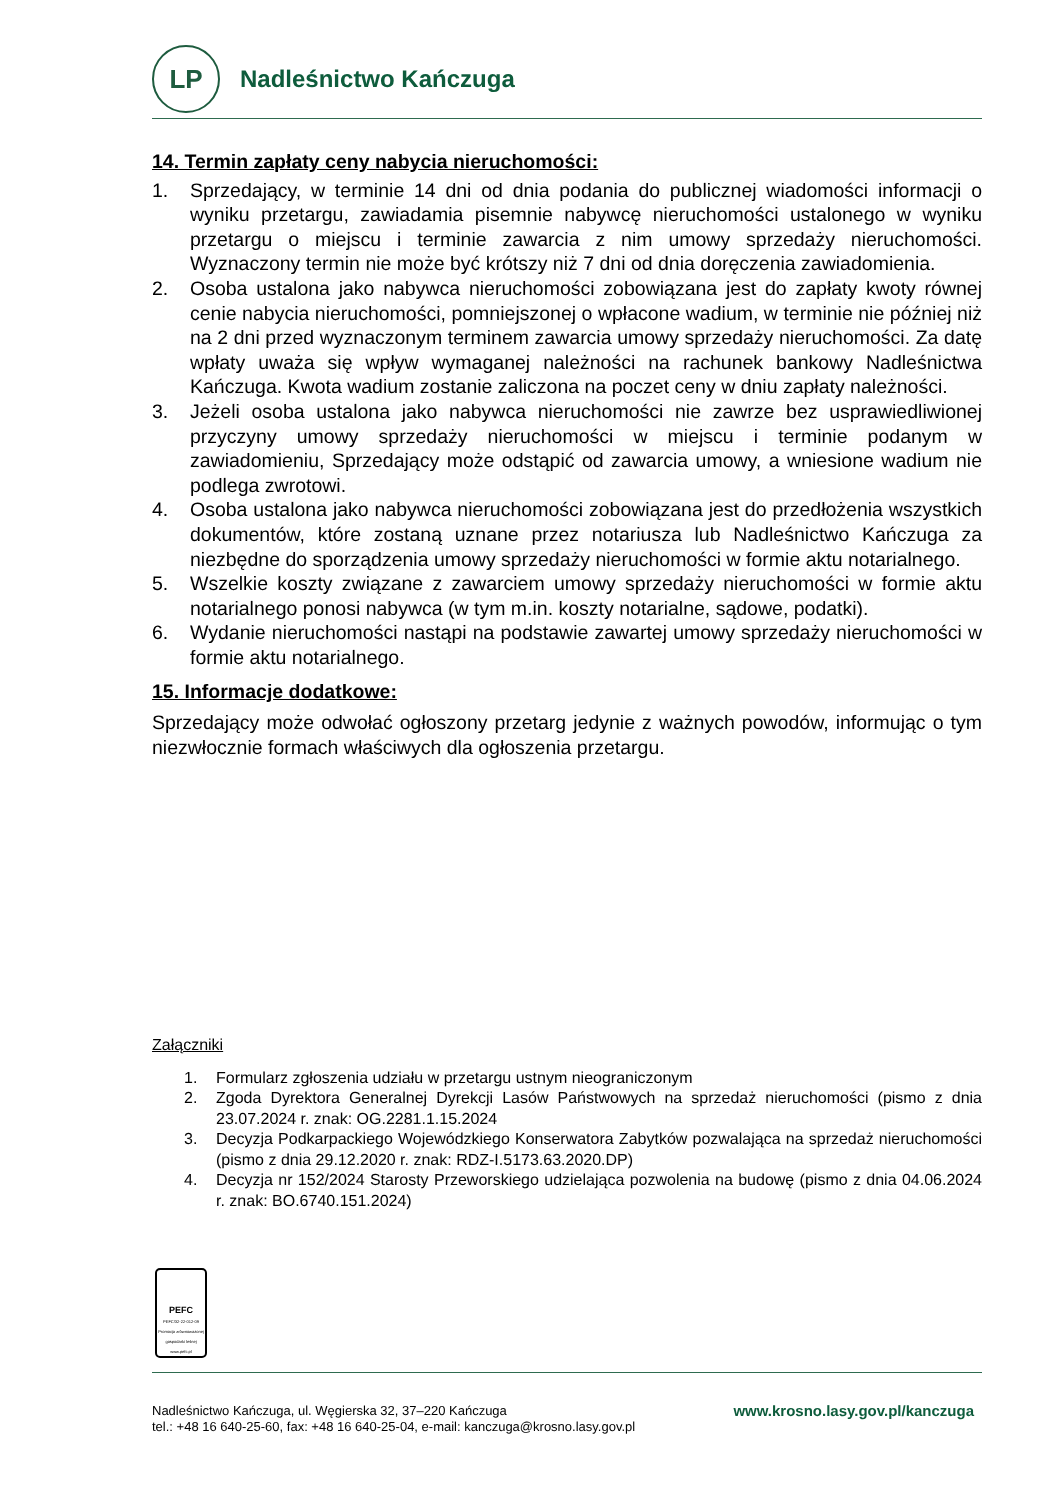LP
Nadleśnictwo Kańczuga
14. Termin zapłaty ceny nabycia nieruchomości:
1. Sprzedający, w terminie 14 dni od dnia podania do publicznej wiadomości informacji o wyniku przetargu, zawiadamia pisemnie nabywcę nieruchomości ustalonego w wyniku przetargu o miejscu i terminie zawarcia z nim umowy sprzedaży nieruchomości. Wyznaczony termin nie może być krótszy niż 7 dni od dnia doręczenia zawiadomienia.
2. Osoba ustalona jako nabywca nieruchomości zobowiązana jest do zapłaty kwoty równej cenie nabycia nieruchomości, pomniejszonej o wpłacone wadium, w terminie nie później niż na 2 dni przed wyznaczonym terminem zawarcia umowy sprzedaży nieruchomości. Za datę wpłaty uważa się wpływ wymaganej należności na rachunek bankowy Nadleśnictwa Kańczuga. Kwota wadium zostanie zaliczona na poczet ceny w dniu zapłaty należności.
3. Jeżeli osoba ustalona jako nabywca nieruchomości nie zawrze bez usprawiedliwionej przyczyny umowy sprzedaży nieruchomości w miejscu i terminie podanym w zawiadomieniu, Sprzedający może odstąpić od zawarcia umowy, a wniesione wadium nie podlega zwrotowi.
4. Osoba ustalona jako nabywca nieruchomości zobowiązana jest do przedłożenia wszystkich dokumentów, które zostaną uznane przez notariusza lub Nadleśnictwo Kańczuga za niezbędne do sporządzenia umowy sprzedaży nieruchomości w formie aktu notarialnego.
5. Wszelkie koszty związane z zawarciem umowy sprzedaży nieruchomości w formie aktu notarialnego ponosi nabywca (w tym m.in. koszty notarialne, sądowe, podatki).
6. Wydanie nieruchomości nastąpi na podstawie zawartej umowy sprzedaży nieruchomości w formie aktu notarialnego.
15. Informacje dodatkowe:
Sprzedający może odwołać ogłoszony przetarg jedynie z ważnych powodów, informując o tym niezwłocznie formach właściwych dla ogłoszenia przetargu.
Załączniki
1. Formularz zgłoszenia udziału w przetargu ustnym nieograniczonym
2. Zgoda Dyrektora Generalnej Dyrekcji Lasów Państwowych na sprzedaż nieruchomości (pismo z dnia 23.07.2024 r. znak: OG.2281.1.15.2024
3. Decyzja Podkarpackiego Wojewódzkiego Konserwatora Zabytków pozwalająca na sprzedaż nieruchomości (pismo z dnia 29.12.2020 r. znak: RDZ-I.5173.63.2020.DP)
4. Decyzja nr 152/2024 Starosty Przeworskiego udzielająca pozwolenia na budowę (pismo z dnia 04.06.2024 r. znak: BO.6740.151.2024)
PEFC
PEFC/32-22-012-09 Promocja zrównoważonej gospodarki leśnej www.pefc.pl
Nadleśnictwo Kańczuga, ul. Węgierska 32, 37–220 Kańczuga
tel.: +48 16 640-25-60, fax: +48 16 640-25-04, e-mail: kanczuga@krosno.lasy.gov.pl
www.krosno.lasy.gov.pl/kanczuga